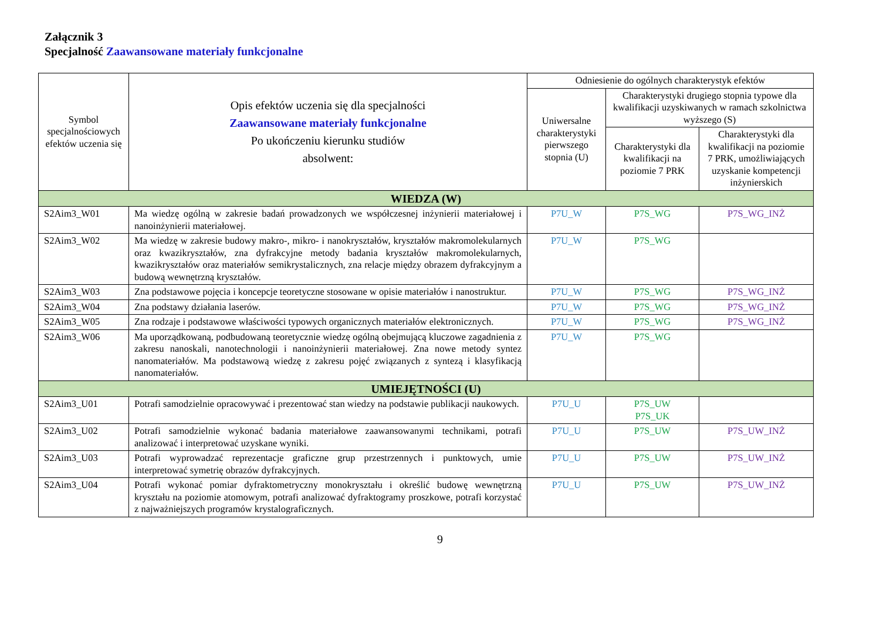Załącznik 3
Specjalność Zaawansowane materiały funkcjonalne
| Symbol specjalnościowych efektów uczenia się | Opis efektów uczenia się dla specjalności Zaawansowane materiały funkcjonalne Po ukończeniu kierunku studiów absolwent: | Odniesienie do ogólnych charakterystyk efektów | | |
| --- | --- | --- | --- | --- |
| | | Uniwersalne charakterystyki pierwszego stopnia (U) | Charakterystyki drugiego stopnia typowe dla kwalifikacji uzyskiwanych w ramach szkolnictwa wyższego (S) | |
| | | | Charakterystyki dla kwalifikacji na poziomie 7 PRK | Charakterystyki dla kwalifikacji na poziomie 7 PRK, umożliwiających uzyskanie kompetencji inżynierskich |
| WIEDZA (W) | | | | |
| S2Aim3_W01 | Ma wiedzę ogólną w zakresie badań prowadzonych we współczesnej inżynierii materiałowej i nanoinżynierii materiałowej. | P7U_W | P7S_WG | P7S_WG_INŻ |
| S2Aim3_W02 | Ma wiedzę w zakresie budowy makro-, mikro- i nanokryształów, kryształów makromolekularnych oraz kwazikryształów, zna dyfrakcyjne metody badania kryształów makromolekularnych, kwazikryształów oraz materiałów semikrystalicznych, zna relacje między obrazem dyfrakcyjnym a budową wewnętrzną kryształów. | P7U_W | P7S_WG | |
| S2Aim3_W03 | Zna podstawowe pojęcia i koncepcje teoretyczne stosowane w opisie materiałów i nanostruktur. | P7U_W | P7S_WG | P7S_WG_INŻ |
| S2Aim3_W04 | Zna podstawy działania laserów. | P7U_W | P7S_WG | P7S_WG_INŻ |
| S2Aim3_W05 | Zna rodzaje i podstawowe właściwości typowych organicznych materiałów elektronicznych. | P7U_W | P7S_WG | P7S_WG_INŻ |
| S2Aim3_W06 | Ma uporządkowaną, podbudowaną teoretycznie wiedzę ogólną obejmującą kluczowe zagadnienia z zakresu nanoskali, nanotechnologii i nanoinżynierii materiałowej. Zna nowe metody syntez nanomateriałów. Ma podstawową wiedzę z zakresu pojęć związanych z syntezą i klasyfikacją nanomateriałów. | P7U_W | P7S_WG | |
| UMIEJĘTNOŚCI (U) | | | | |
| S2Aim3_U01 | Potrafi samodzielnie opracowywać i prezentować stan wiedzy na podstawie publikacji naukowych. | P7U_U | P7S_UW P7S_UK | |
| S2Aim3_U02 | Potrafi samodzielnie wykonać badania materiałowe zaawansowanymi technikami, potrafi analizować i interpretować uzyskane wyniki. | P7U_U | P7S_UW | P7S_UW_INŻ |
| S2Aim3_U03 | Potrafi wyprowadzać reprezentacje graficzne grup przestrzennych i punktowych, umie interpretować symetrię obrazów dyfrakcyjnych. | P7U_U | P7S_UW | P7S_UW_INŻ |
| S2Aim3_U04 | Potrafi wykonać pomiar dyfraktometryczny monokryształu i określić budowę wewnętrzną kryształu na poziomie atomowym, potrafi analizować dyfraktogramy proszkowe, potrafi korzystać z najważniejszych programów krystalograficznych. | P7U_U | P7S_UW | P7S_UW_INŻ |
9